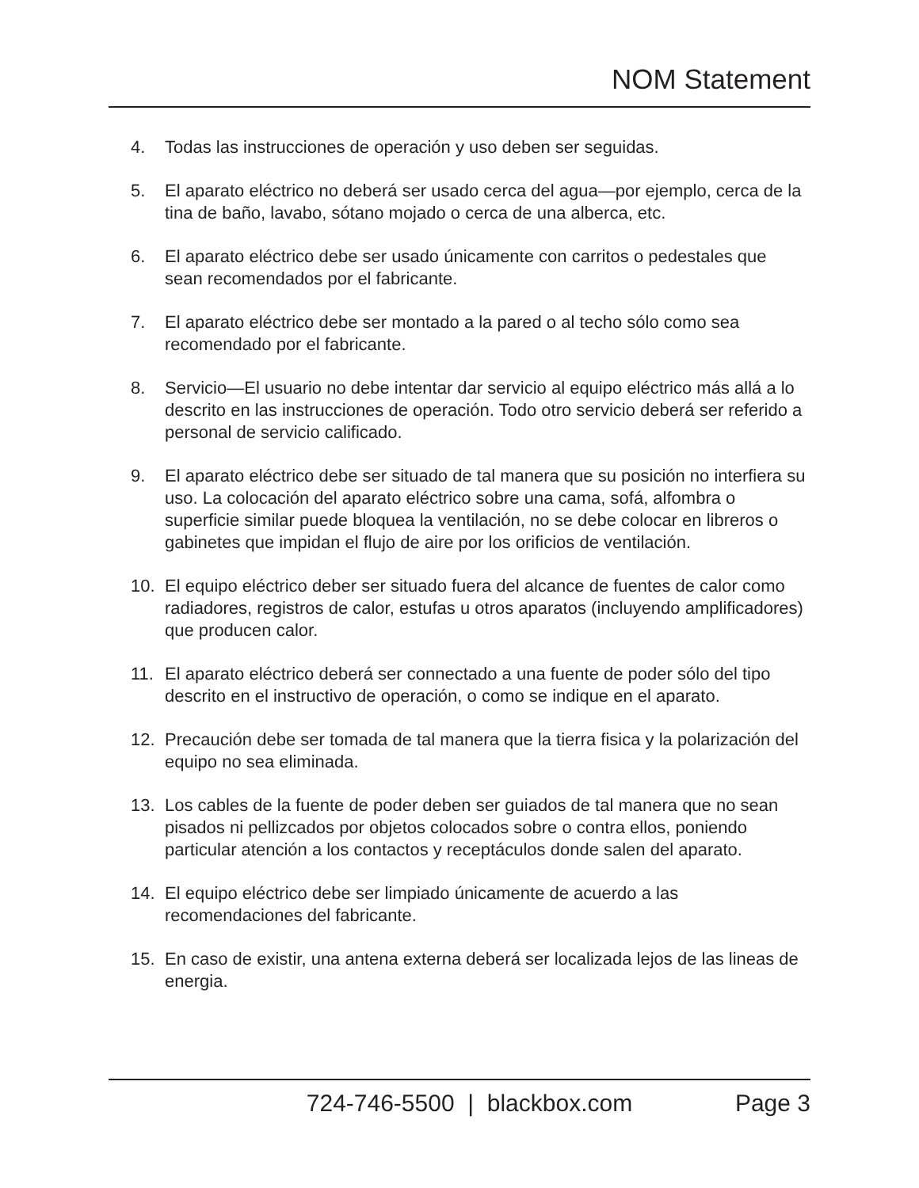NOM Statement
4. Todas las instrucciones de operación y uso deben ser seguidas.
5. El aparato eléctrico no deberá ser usado cerca del agua—por ejemplo, cerca de la tina de baño, lavabo, sótano mojado o cerca de una alberca, etc.
6. El aparato eléctrico debe ser usado únicamente con carritos o pedestales que sean recomendados por el fabricante.
7. El aparato eléctrico debe ser montado a la pared o al techo sólo como sea recomendado por el fabricante.
8. Servicio—El usuario no debe intentar dar servicio al equipo eléctrico más allá a lo descrito en las instrucciones de operación. Todo otro servicio deberá ser referido a personal de servicio calificado.
9. El aparato eléctrico debe ser situado de tal manera que su posición no interfiera su uso. La colocación del aparato eléctrico sobre una cama, sofá, alfombra o superficie similar puede bloquea la ventilación, no se debe colocar en libreros o gabinetes que impidan el flujo de aire por los orificios de ventilación.
10. El equipo eléctrico deber ser situado fuera del alcance de fuentes de calor como radiadores, registros de calor, estufas u otros aparatos (incluyendo amplificadores) que producen calor.
11. El aparato eléctrico deberá ser connectado a una fuente de poder sólo del tipo descrito en el instructivo de operación, o como se indique en el aparato.
12. Precaución debe ser tomada de tal manera que la tierra fisica y la polarización del equipo no sea eliminada.
13. Los cables de la fuente de poder deben ser guiados de tal manera que no sean pisados ni pellizcados por objetos colocados sobre o contra ellos, poniendo particular atención a los contactos y receptáculos donde salen del aparato.
14. El equipo eléctrico debe ser limpiado únicamente de acuerdo a las recomendaciones del fabricante.
15. En caso de existir, una antena externa deberá ser localizada lejos de las lineas de energia.
724-746-5500 | blackbox.com Page 3